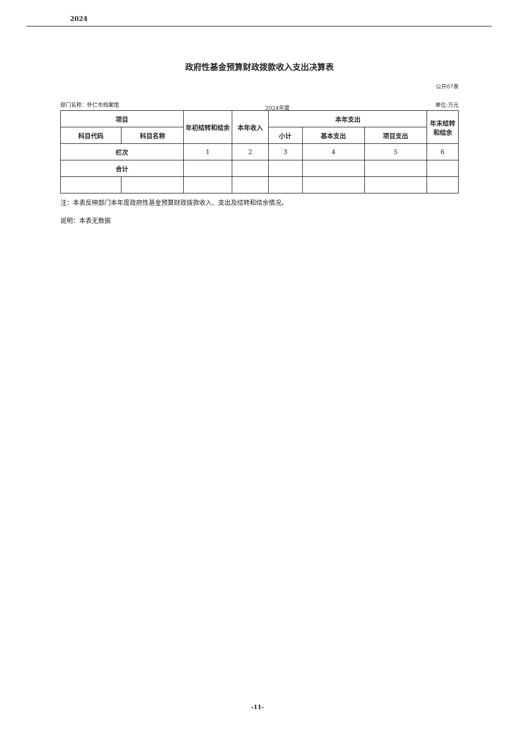2024
政府性基金预算财政拨款收入支出决算表
公开07表
部门名称：怀仁市档案馆 2024年度 单位:万元
| 项目 | | 年初结转和结余 | 本年收入 | 本年支出 | | | 年末结转和结余 |
| --- | --- | --- | --- | --- | --- | --- | --- |
| 科目代码 | 科目名称 | | | 小计 | 基本支出 | 项目支出 | |
| 栏次 | | 1 | 2 | 3 | 4 | 5 | 6 |
| 合计 | | | | | | | |
注：本表反映部门本年度政府性基金预算财政拨款收入、支出及结转和结余情况。
说明：本表无数据
-11-